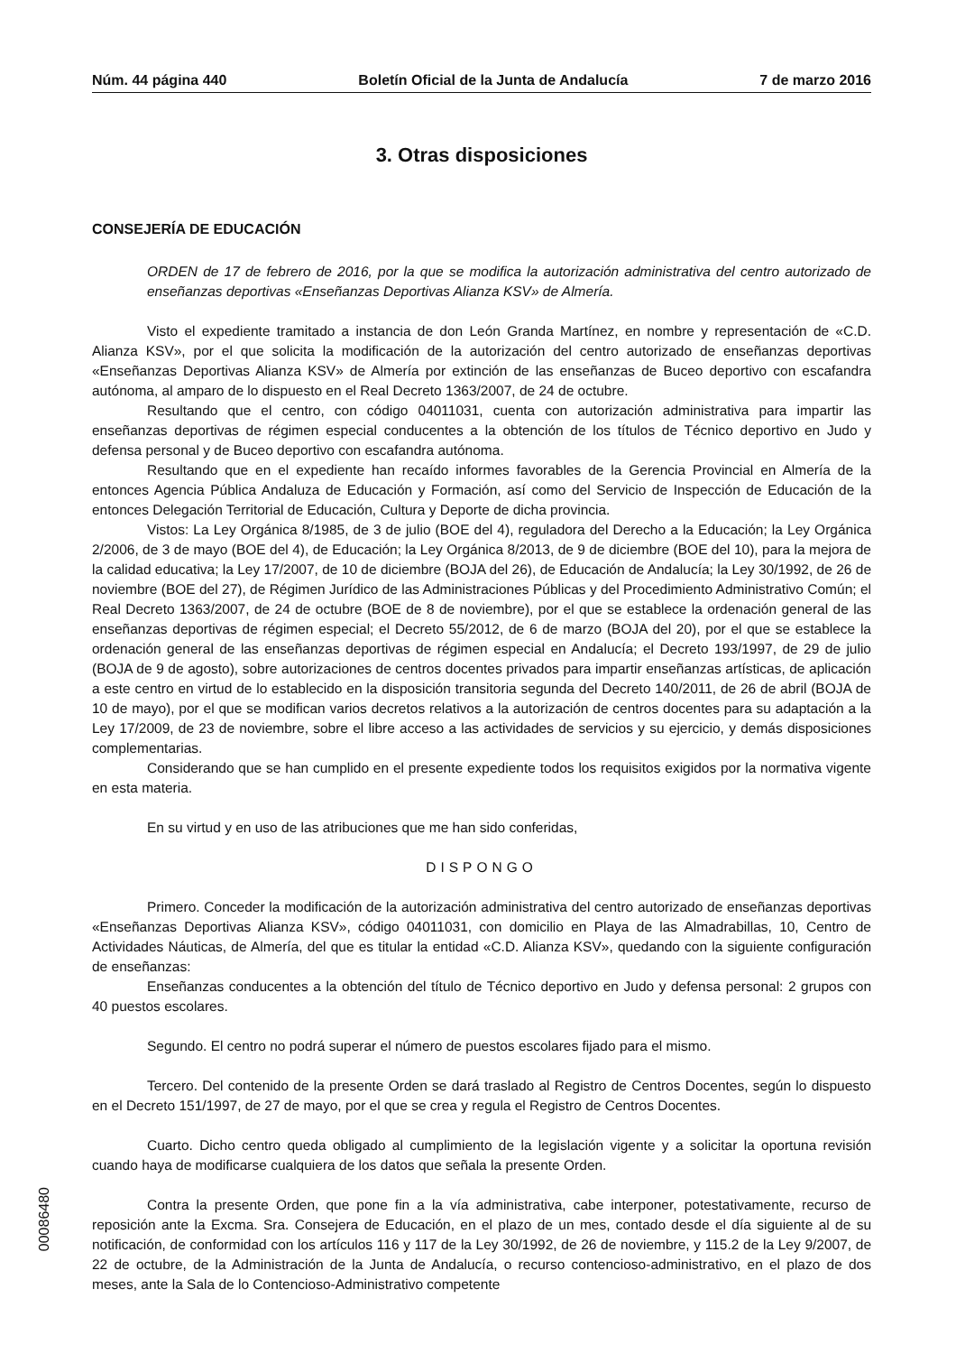Núm. 44 página 440 Boletín Oficial de la Junta de Andalucía 7 de marzo 2016
3. Otras disposiciones
CONSEJERÍA DE EDUCACIÓN
ORDEN de 17 de febrero de 2016, por la que se modifica la autorización administrativa del centro autorizado de enseñanzas deportivas «Enseñanzas Deportivas Alianza KSV» de Almería.
Visto el expediente tramitado a instancia de don León Granda Martínez, en nombre y representación de «C.D. Alianza KSV», por el que solicita la modificación de la autorización del centro autorizado de enseñanzas deportivas «Enseñanzas Deportivas Alianza KSV» de Almería por extinción de las enseñanzas de Buceo deportivo con escafandra autónoma, al amparo de lo dispuesto en el Real Decreto 1363/2007, de 24 de octubre.
Resultando que el centro, con código 04011031, cuenta con autorización administrativa para impartir las enseñanzas deportivas de régimen especial conducentes a la obtención de los títulos de Técnico deportivo en Judo y defensa personal y de Buceo deportivo con escafandra autónoma.
Resultando que en el expediente han recaído informes favorables de la Gerencia Provincial en Almería de la entonces Agencia Pública Andaluza de Educación y Formación, así como del Servicio de Inspección de Educación de la entonces Delegación Territorial de Educación, Cultura y Deporte de dicha provincia.
Vistos: La Ley Orgánica 8/1985, de 3 de julio (BOE del 4), reguladora del Derecho a la Educación; la Ley Orgánica 2/2006, de 3 de mayo (BOE del 4), de Educación; la Ley Orgánica 8/2013, de 9 de diciembre (BOE del 10), para la mejora de la calidad educativa; la Ley 17/2007, de 10 de diciembre (BOJA del 26), de Educación de Andalucía; la Ley 30/1992, de 26 de noviembre (BOE del 27), de Régimen Jurídico de las Administraciones Públicas y del Procedimiento Administrativo Común; el Real Decreto 1363/2007, de 24 de octubre (BOE de 8 de noviembre), por el que se establece la ordenación general de las enseñanzas deportivas de régimen especial; el Decreto 55/2012, de 6 de marzo (BOJA del 20), por el que se establece la ordenación general de las enseñanzas deportivas de régimen especial en Andalucía; el Decreto 193/1997, de 29 de julio (BOJA de 9 de agosto), sobre autorizaciones de centros docentes privados para impartir enseñanzas artísticas, de aplicación a este centro en virtud de lo establecido en la disposición transitoria segunda del Decreto 140/2011, de 26 de abril (BOJA de 10 de mayo), por el que se modifican varios decretos relativos a la autorización de centros docentes para su adaptación a la Ley 17/2009, de 23 de noviembre, sobre el libre acceso a las actividades de servicios y su ejercicio, y demás disposiciones complementarias.
Considerando que se han cumplido en el presente expediente todos los requisitos exigidos por la normativa vigente en esta materia.
En su virtud y en uso de las atribuciones que me han sido conferidas,
DISPONGO
Primero. Conceder la modificación de la autorización administrativa del centro autorizado de enseñanzas deportivas «Enseñanzas Deportivas Alianza KSV», código 04011031, con domicilio en Playa de las Almadrabillas, 10, Centro de Actividades Náuticas, de Almería, del que es titular la entidad «C.D. Alianza KSV», quedando con la siguiente configuración de enseñanzas:
Enseñanzas conducentes a la obtención del título de Técnico deportivo en Judo y defensa personal: 2 grupos con 40 puestos escolares.
Segundo. El centro no podrá superar el número de puestos escolares fijado para el mismo.
Tercero. Del contenido de la presente Orden se dará traslado al Registro de Centros Docentes, según lo dispuesto en el Decreto 151/1997, de 27 de mayo, por el que se crea y regula el Registro de Centros Docentes.
Cuarto. Dicho centro queda obligado al cumplimiento de la legislación vigente y a solicitar la oportuna revisión cuando haya de modificarse cualquiera de los datos que señala la presente Orden.
Contra la presente Orden, que pone fin a la vía administrativa, cabe interponer, potestativamente, recurso de reposición ante la Excma. Sra. Consejera de Educación, en el plazo de un mes, contado desde el día siguiente al de su notificación, de conformidad con los artículos 116 y 117 de la Ley 30/1992, de 26 de noviembre, y 115.2 de la Ley 9/2007, de 22 de octubre, de la Administración de la Junta de Andalucía, o recurso contencioso-administrativo, en el plazo de dos meses, ante la Sala de lo Contencioso-Administrativo competente
00086480